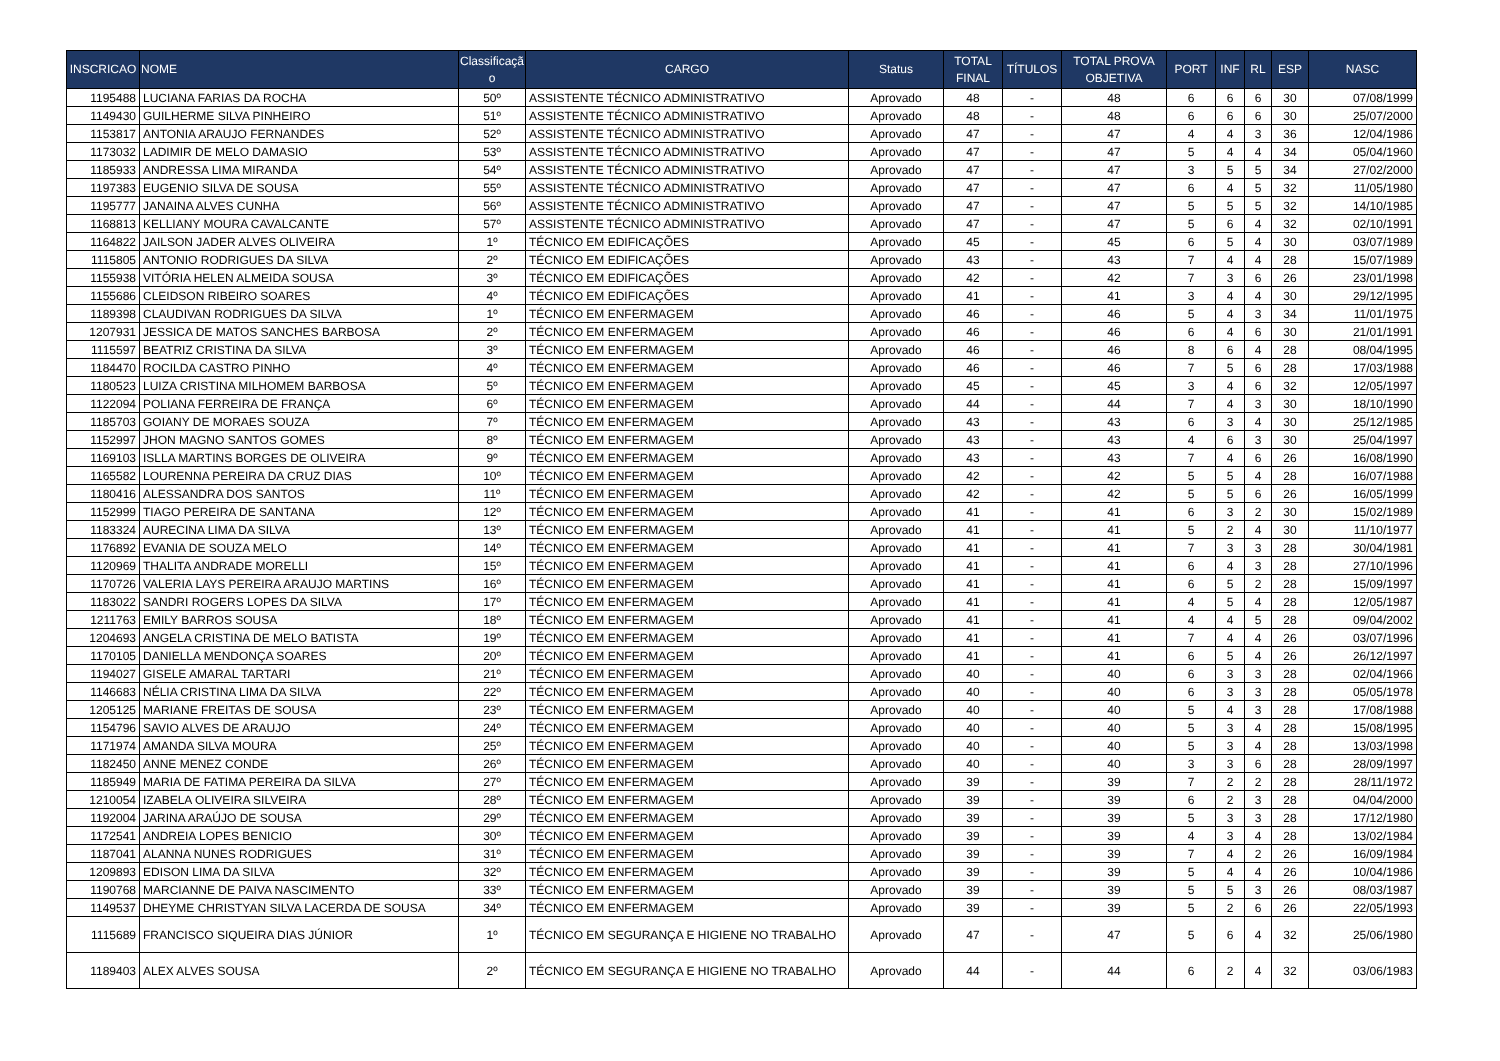| INSCRICAO | NOME | Classificaçã o | CARGO | Status | TOTAL FINAL | TÍTULOS | TOTAL PROVA OBJETIVA | PORT | INF | RL | ESP | NASC |
| --- | --- | --- | --- | --- | --- | --- | --- | --- | --- | --- | --- | --- |
| 1195488 | LUCIANA FARIAS DA ROCHA | 50º | ASSISTENTE TÉCNICO ADMINISTRATIVO | Aprovado | 48 | - | 48 | 6 | 6 | 6 | 30 | 07/08/1999 |
| 1149430 | GUILHERME SILVA PINHEIRO | 51º | ASSISTENTE TÉCNICO ADMINISTRATIVO | Aprovado | 48 | - | 48 | 6 | 6 | 6 | 30 | 25/07/2000 |
| 1153817 | ANTONIA ARAUJO FERNANDES | 52º | ASSISTENTE TÉCNICO ADMINISTRATIVO | Aprovado | 47 | - | 47 | 4 | 4 | 3 | 36 | 12/04/1986 |
| 1173032 | LADIMIR DE MELO DAMASIO | 53º | ASSISTENTE TÉCNICO ADMINISTRATIVO | Aprovado | 47 | - | 47 | 5 | 4 | 4 | 34 | 05/04/1960 |
| 1185933 | ANDRESSA LIMA MIRANDA | 54º | ASSISTENTE TÉCNICO ADMINISTRATIVO | Aprovado | 47 | - | 47 | 3 | 5 | 5 | 34 | 27/02/2000 |
| 1197383 | EUGENIO SILVA DE SOUSA | 55º | ASSISTENTE TÉCNICO ADMINISTRATIVO | Aprovado | 47 | - | 47 | 6 | 4 | 5 | 32 | 11/05/1980 |
| 1195777 | JANAINA ALVES CUNHA | 56º | ASSISTENTE TÉCNICO ADMINISTRATIVO | Aprovado | 47 | - | 47 | 5 | 5 | 5 | 32 | 14/10/1985 |
| 1168813 | KELLIANY MOURA CAVALCANTE | 57º | ASSISTENTE TÉCNICO ADMINISTRATIVO | Aprovado | 47 | - | 47 | 5 | 6 | 4 | 32 | 02/10/1991 |
| 1164822 | JAILSON JADER ALVES OLIVEIRA | 1º | TÉCNICO EM EDIFICAÇÕES | Aprovado | 45 | - | 45 | 6 | 5 | 4 | 30 | 03/07/1989 |
| 1115805 | ANTONIO RODRIGUES DA SILVA | 2º | TÉCNICO EM EDIFICAÇÕES | Aprovado | 43 | - | 43 | 7 | 4 | 4 | 28 | 15/07/1989 |
| 1155938 | VITÓRIA HELEN ALMEIDA SOUSA | 3º | TÉCNICO EM EDIFICAÇÕES | Aprovado | 42 | - | 42 | 7 | 3 | 6 | 26 | 23/01/1998 |
| 1155686 | CLEIDSON RIBEIRO SOARES | 4º | TÉCNICO EM EDIFICAÇÕES | Aprovado | 41 | - | 41 | 3 | 4 | 4 | 30 | 29/12/1995 |
| 1189398 | CLAUDIVAN RODRIGUES DA SILVA | 1º | TÉCNICO EM ENFERMAGEM | Aprovado | 46 | - | 46 | 5 | 4 | 3 | 34 | 11/01/1975 |
| 1207931 | JESSICA DE MATOS SANCHES BARBOSA | 2º | TÉCNICO EM ENFERMAGEM | Aprovado | 46 | - | 46 | 6 | 4 | 6 | 30 | 21/01/1991 |
| 1115597 | BEATRIZ CRISTINA DA SILVA | 3º | TÉCNICO EM ENFERMAGEM | Aprovado | 46 | - | 46 | 8 | 6 | 4 | 28 | 08/04/1995 |
| 1184470 | ROCILDA CASTRO PINHO | 4º | TÉCNICO EM ENFERMAGEM | Aprovado | 46 | - | 46 | 7 | 5 | 6 | 28 | 17/03/1988 |
| 1180523 | LUIZA CRISTINA MILHOMEM BARBOSA | 5º | TÉCNICO EM ENFERMAGEM | Aprovado | 45 | - | 45 | 3 | 4 | 6 | 32 | 12/05/1997 |
| 1122094 | POLIANA FERREIRA DE FRANÇA | 6º | TÉCNICO EM ENFERMAGEM | Aprovado | 44 | - | 44 | 7 | 4 | 3 | 30 | 18/10/1990 |
| 1185703 | GOIANY DE MORAES SOUZA | 7º | TÉCNICO EM ENFERMAGEM | Aprovado | 43 | - | 43 | 6 | 3 | 4 | 30 | 25/12/1985 |
| 1152997 | JHON MAGNO SANTOS GOMES | 8º | TÉCNICO EM ENFERMAGEM | Aprovado | 43 | - | 43 | 4 | 6 | 3 | 30 | 25/04/1997 |
| 1169103 | ISLLA MARTINS BORGES DE OLIVEIRA | 9º | TÉCNICO EM ENFERMAGEM | Aprovado | 43 | - | 43 | 7 | 4 | 6 | 26 | 16/08/1990 |
| 1165582 | LOURENNA PEREIRA DA CRUZ DIAS | 10º | TÉCNICO EM ENFERMAGEM | Aprovado | 42 | - | 42 | 5 | 5 | 4 | 28 | 16/07/1988 |
| 1180416 | ALESSANDRA DOS SANTOS | 11º | TÉCNICO EM ENFERMAGEM | Aprovado | 42 | - | 42 | 5 | 5 | 6 | 26 | 16/05/1999 |
| 1152999 | TIAGO PEREIRA DE SANTANA | 12º | TÉCNICO EM ENFERMAGEM | Aprovado | 41 | - | 41 | 6 | 3 | 2 | 30 | 15/02/1989 |
| 1183324 | AURECINA LIMA DA SILVA | 13º | TÉCNICO EM ENFERMAGEM | Aprovado | 41 | - | 41 | 5 | 2 | 4 | 30 | 11/10/1977 |
| 1176892 | EVANIA DE SOUZA MELO | 14º | TÉCNICO EM ENFERMAGEM | Aprovado | 41 | - | 41 | 7 | 3 | 3 | 28 | 30/04/1981 |
| 1120969 | THALITA ANDRADE MORELLI | 15º | TÉCNICO EM ENFERMAGEM | Aprovado | 41 | - | 41 | 6 | 4 | 3 | 28 | 27/10/1996 |
| 1170726 | VALERIA LAYS PEREIRA ARAUJO MARTINS | 16º | TÉCNICO EM ENFERMAGEM | Aprovado | 41 | - | 41 | 6 | 5 | 2 | 28 | 15/09/1997 |
| 1183022 | SANDRI ROGERS LOPES DA SILVA | 17º | TÉCNICO EM ENFERMAGEM | Aprovado | 41 | - | 41 | 4 | 5 | 4 | 28 | 12/05/1987 |
| 1211763 | EMILY BARROS SOUSA | 18º | TÉCNICO EM ENFERMAGEM | Aprovado | 41 | - | 41 | 4 | 4 | 5 | 28 | 09/04/2002 |
| 1204693 | ANGELA CRISTINA DE MELO BATISTA | 19º | TÉCNICO EM ENFERMAGEM | Aprovado | 41 | - | 41 | 7 | 4 | 4 | 26 | 03/07/1996 |
| 1170105 | DANIELLA MENDONÇA SOARES | 20º | TÉCNICO EM ENFERMAGEM | Aprovado | 41 | - | 41 | 6 | 5 | 4 | 26 | 26/12/1997 |
| 1194027 | GISELE AMARAL TARTARI | 21º | TÉCNICO EM ENFERMAGEM | Aprovado | 40 | - | 40 | 6 | 3 | 3 | 28 | 02/04/1966 |
| 1146683 | NÉLIA CRISTINA LIMA DA SILVA | 22º | TÉCNICO EM ENFERMAGEM | Aprovado | 40 | - | 40 | 6 | 3 | 3 | 28 | 05/05/1978 |
| 1205125 | MARIANE FREITAS DE SOUSA | 23º | TÉCNICO EM ENFERMAGEM | Aprovado | 40 | - | 40 | 5 | 4 | 3 | 28 | 17/08/1988 |
| 1154796 | SAVIO ALVES DE ARAUJO | 24º | TÉCNICO EM ENFERMAGEM | Aprovado | 40 | - | 40 | 5 | 3 | 4 | 28 | 15/08/1995 |
| 1171974 | AMANDA SILVA MOURA | 25º | TÉCNICO EM ENFERMAGEM | Aprovado | 40 | - | 40 | 5 | 3 | 4 | 28 | 13/03/1998 |
| 1182450 | ANNE MENEZ CONDE | 26º | TÉCNICO EM ENFERMAGEM | Aprovado | 40 | - | 40 | 3 | 3 | 6 | 28 | 28/09/1997 |
| 1185949 | MARIA DE FATIMA PEREIRA DA SILVA | 27º | TÉCNICO EM ENFERMAGEM | Aprovado | 39 | - | 39 | 7 | 2 | 2 | 28 | 28/11/1972 |
| 1210054 | IZABELA OLIVEIRA SILVEIRA | 28º | TÉCNICO EM ENFERMAGEM | Aprovado | 39 | - | 39 | 6 | 2 | 3 | 28 | 04/04/2000 |
| 1192004 | JARINA ARAÚJO DE SOUSA | 29º | TÉCNICO EM ENFERMAGEM | Aprovado | 39 | - | 39 | 5 | 3 | 3 | 28 | 17/12/1980 |
| 1172541 | ANDREIA LOPES BENICIO | 30º | TÉCNICO EM ENFERMAGEM | Aprovado | 39 | - | 39 | 4 | 3 | 4 | 28 | 13/02/1984 |
| 1187041 | ALANNA NUNES RODRIGUES | 31º | TÉCNICO EM ENFERMAGEM | Aprovado | 39 | - | 39 | 7 | 4 | 2 | 26 | 16/09/1984 |
| 1209893 | EDISON LIMA DA SILVA | 32º | TÉCNICO EM ENFERMAGEM | Aprovado | 39 | - | 39 | 5 | 4 | 4 | 26 | 10/04/1986 |
| 1190768 | MARCIANNE DE PAIVA NASCIMENTO | 33º | TÉCNICO EM ENFERMAGEM | Aprovado | 39 | - | 39 | 5 | 5 | 3 | 26 | 08/03/1987 |
| 1149537 | DHEYME CHRISTYAN SILVA LACERDA DE SOUSA | 34º | TÉCNICO EM ENFERMAGEM | Aprovado | 39 | - | 39 | 5 | 2 | 6 | 26 | 22/05/1993 |
| 1115689 | FRANCISCO SIQUEIRA DIAS JÚNIOR | 1º | TÉCNICO EM SEGURANÇA E HIGIENE NO TRABALHO | Aprovado | 47 | - | 47 | 5 | 6 | 4 | 32 | 25/06/1980 |
| 1189403 | ALEX ALVES SOUSA | 2º | TÉCNICO EM SEGURANÇA E HIGIENE NO TRABALHO | Aprovado | 44 | - | 44 | 6 | 2 | 4 | 32 | 03/06/1983 |